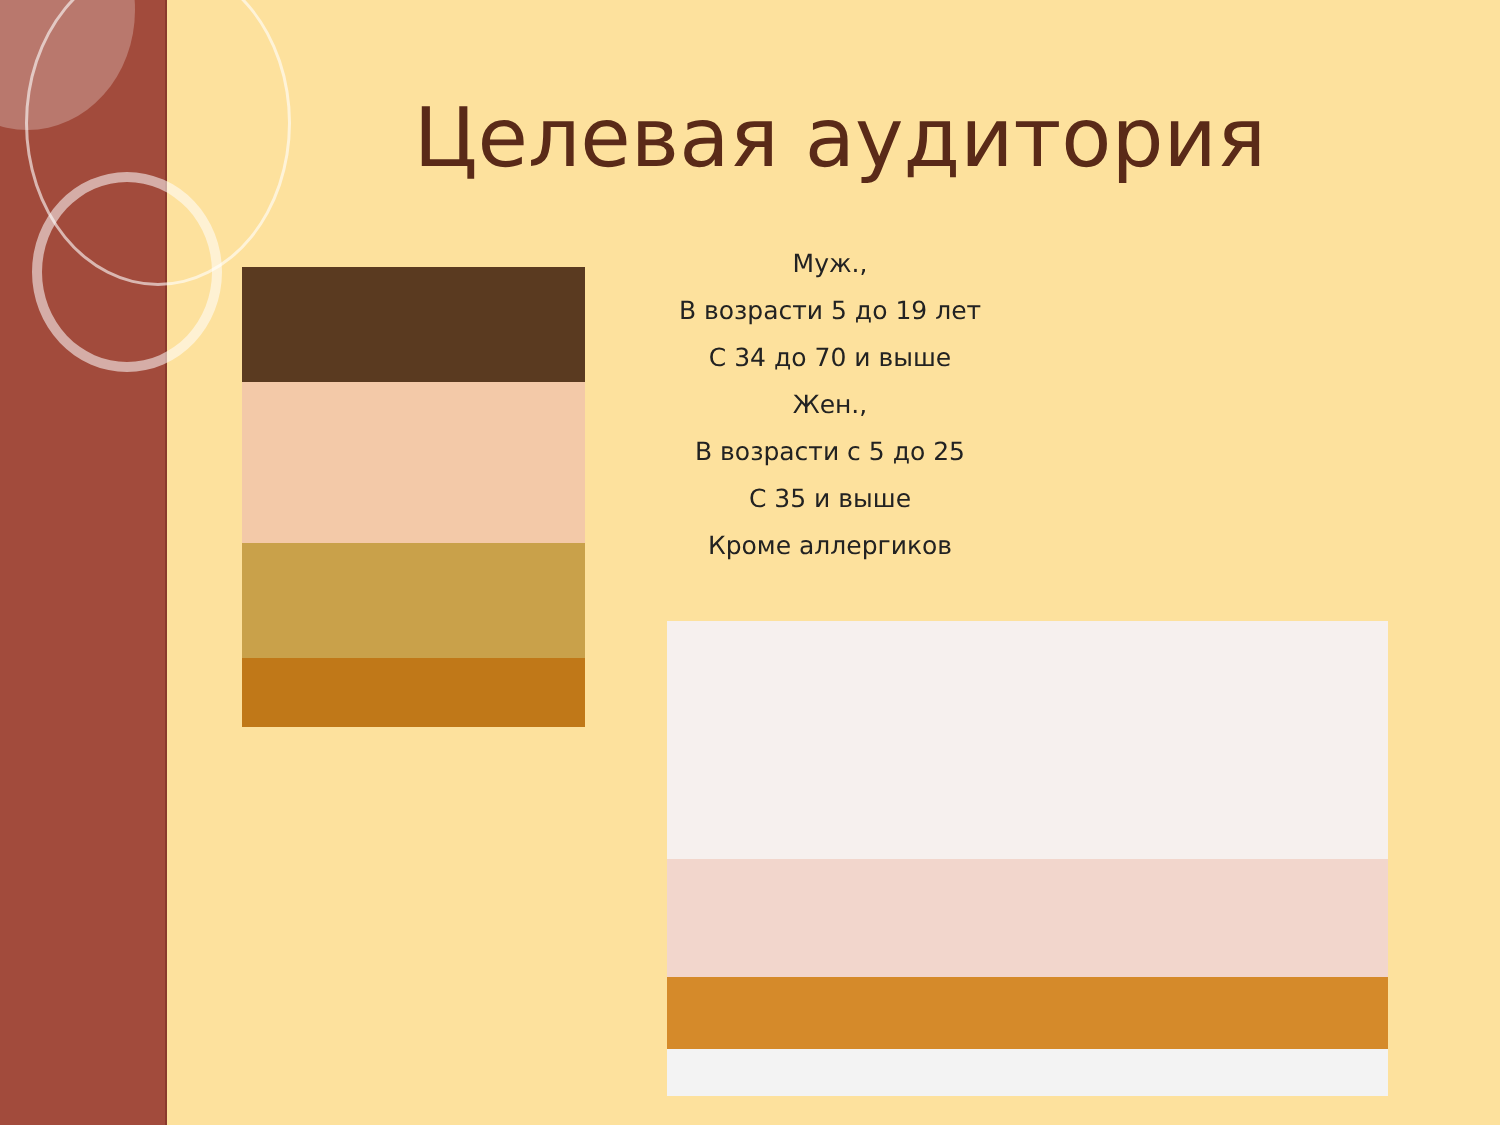Целевая аудитория
Муж.,
В возрасти 5 до 19 лет
С 34 до 70 и выше
Жен.,
В возрасти с 5 до 25
С 35 и выше
Кроме аллергиков